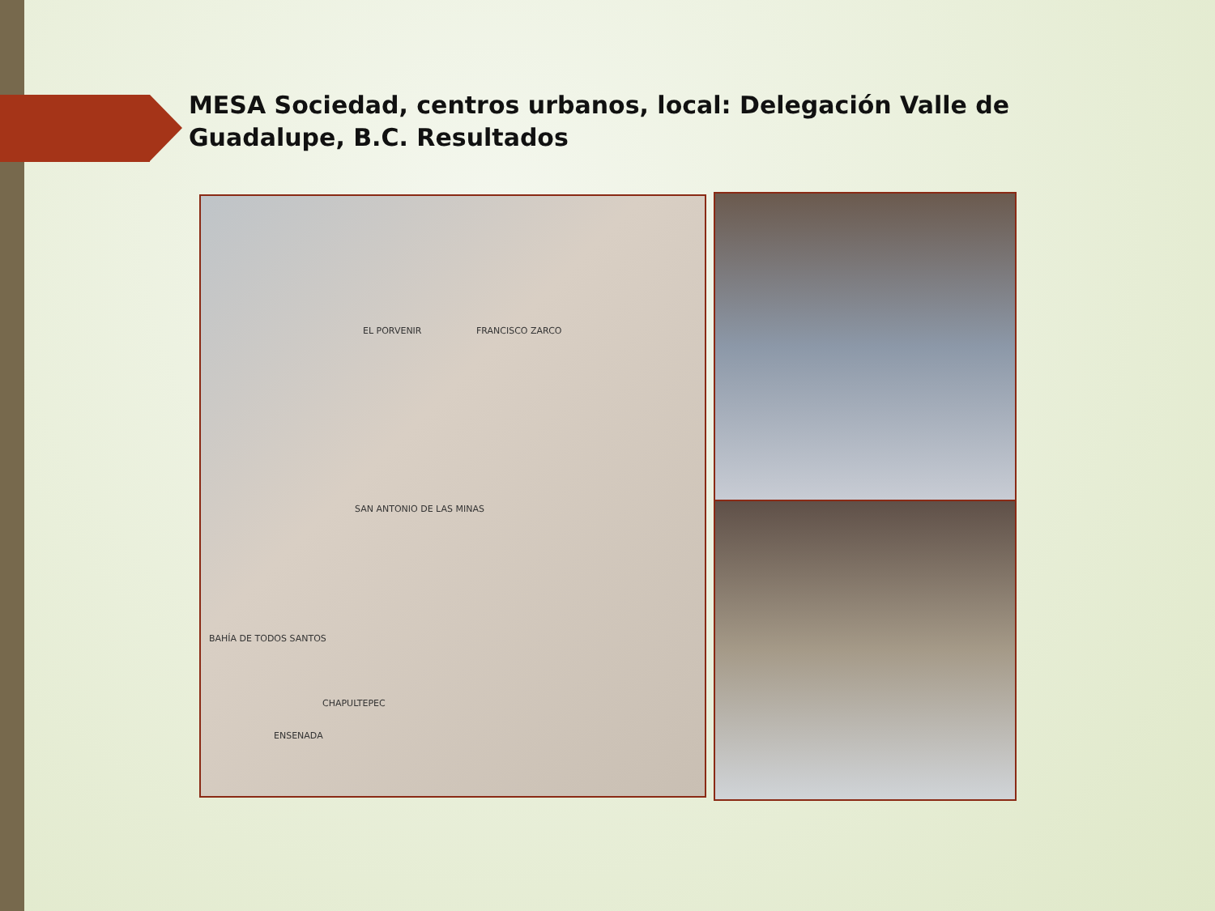MESA Sociedad, centros urbanos, local: Delegación Valle de Guadalupe, B.C. Resultados
EL PORVENIR FRANCISCO ZARCO
SAN ANTONIO DE LAS MINAS
CHAPULTEPEC
BAHÍA DE TODOS SANTOS
ENSENADA